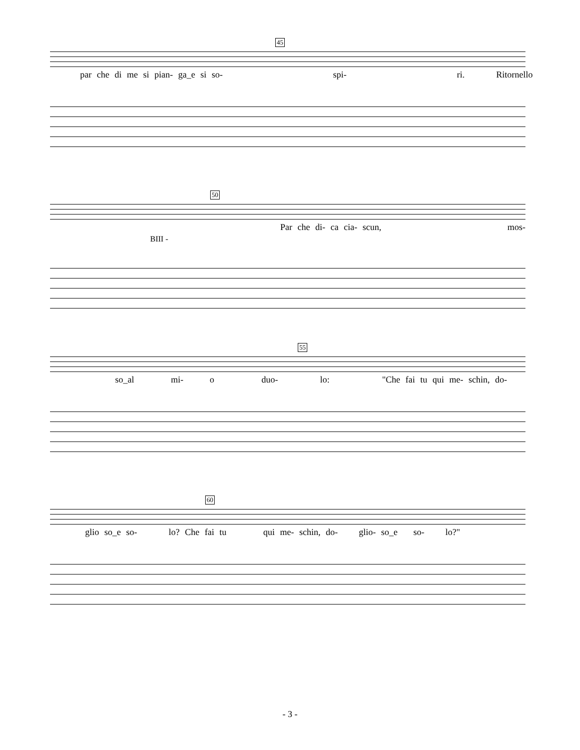45
par che di me si pian- ga_e si so- spi- ri. Ritornello
50
Par che di- ca cia- scun, mos-
BIII -
55
so_al mi- o duo- lo: "Che fai tu qui me- schin, do-
60
glio so_e so- lo? Che fai tu qui me- schin, do- glio- so_e so- lo?"
- 3 -